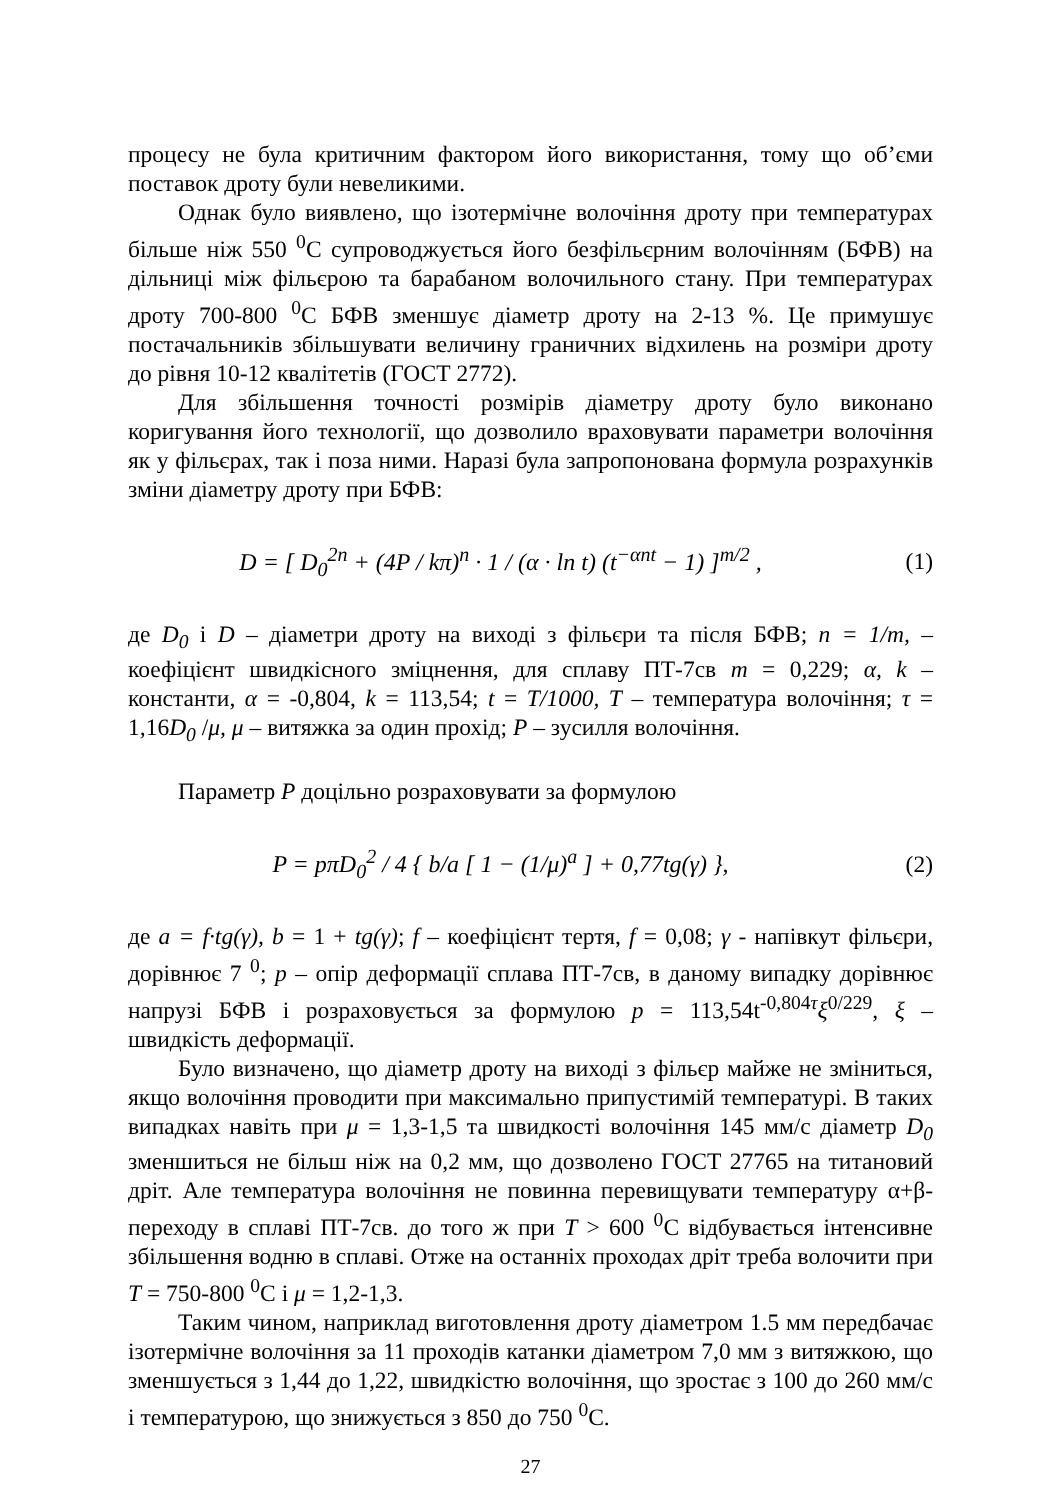процесу не була критичним фактором його використання, тому що об’єми поставок дроту були невеликими.
Однак було виявлено, що ізотермічне волочіння дроту при температурах більше ніж 550 <sup>0</sup>С супроводжується його безфільєрним волочінням (БФВ) на дільниці між фільєрою та барабаном волочильного стану. При температурах дроту 700-800 <sup>0</sup>С БФВ зменшує діаметр дроту на 2-13 %. Це примушує постачальників збільшувати величину граничних відхилень на розміри дроту до рівня 10-12 квалітетів (ГОСТ 2772).
Для збільшення точності розмірів діаметру дроту було виконано коригування його технології, що дозволило враховувати параметри волочіння як у фільєрах, так і поза ними. Наразі була запропонована формула розрахунків зміни діаметру дроту при БФВ:
D = [ D<sub>0</sub><sup>2n</sup> + (4P / kπ)<sup>n</sup> · 1 / (α · ln t) (t<sup>−αnt</sup> − 1) ]<sup>m/2</sup> ,
(1)
де D<sub>0</sub> і D – діаметри дроту на виході з фільєри та після БФВ; n = 1/m, – коефіцієнт швидкісного зміцнення, для сплаву ПТ-7св m = 0,229; α, k – константи, α = -0,804, k = 113,54; t = T/1000, T – температура волочіння; τ = 1,16D<sub>0</sub> /μ, μ – витяжка за один прохід; P – зусилля волочіння.
Параметр P доцільно розраховувати за формулою
P = pπD<sub>0</sub><sup>2</sup> / 4 { b/a [ 1 − (1/μ)<sup>a</sup> ] + 0,77tg(γ) },
(2)
де a = f·tg(γ), b = 1 + tg(γ); f – коефіцієнт тертя, f = 0,08; γ - напівкут фільєри, дорівнює 7 <sup>0</sup>; p – опір деформації сплава ПТ-7св, в даному випадку дорівнює напрузі БФВ і розраховується за формулою p = 113,54t<sup>-0,804τ</sup>ξ<sup>0/229</sup>, ξ – швидкість деформації.
Було визначено, що діаметр дроту на виході з фільєр майже не зміниться, якщо волочіння проводити при максимально припустимій температурі. В таких випадках навіть при μ = 1,3-1,5 та швидкості волочіння 145 мм/с діаметр D<sub>0</sub> зменшиться не більш ніж на 0,2 мм, що дозволено ГОСТ 27765 на титановий дріт. Але температура волочіння не повинна перевищувати температуру α+β-переходу в сплаві ПТ-7св. до того ж при T > 600 <sup>0</sup>С відбувається інтенсивне збільшення водню в сплаві. Отже на останніх проходах дріт треба волочити при T = 750-800 <sup>0</sup>С і μ = 1,2-1,3.
Таким чином, наприклад виготовлення дроту діаметром 1.5 мм передбачає ізотермічне волочіння за 11 проходів катанки діаметром 7,0 мм з витяжкою, що зменшується з 1,44 до 1,22, швидкістю волочіння, що зростає з 100 до 260 мм/с і температурою, що знижується з 850 до 750 <sup>0</sup>С.
27